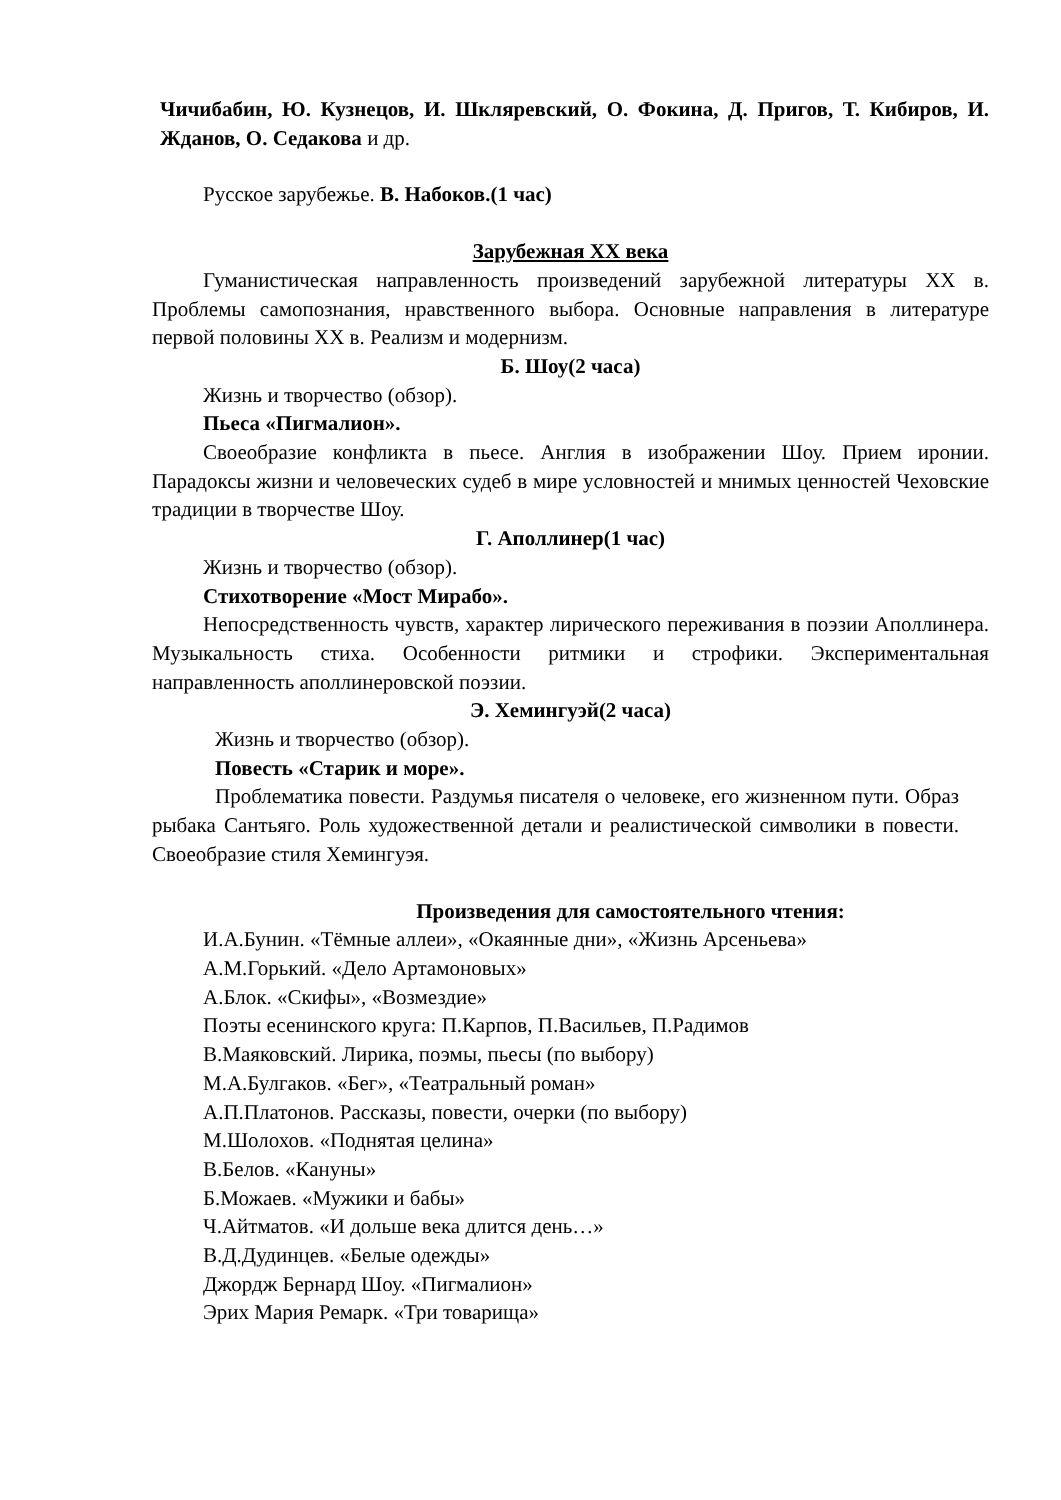Чичибабин, Ю. Кузнецов, И. Шкляревский, О. Фокина, Д. Пригов, Т. Кибиров, И. Жданов, О. Седакова и др.
Русское зарубежье. В. Набоков.(1 час)
Зарубежная XX века
Гуманистическая направленность произведений зарубежной литературы XX в. Проблемы самопознания, нравственного выбора. Основные направления в литературе первой половины XX в. Реализм и модернизм.
Б. Шоу(2 часа)
Жизнь и творчество (обзор).
Пьеса «Пигмалион».
Своеобразие конфликта в пьесе. Англия в изображении Шоу. Прием иронии. Парадоксы жизни и человеческих судеб в мире условностей и мнимых ценностей Чеховские традиции в творчестве Шоу.
Г. Аполлинер(1 час)
Жизнь и творчество (обзор).
Стихотворение «Мост Мирабо».
Непосредственность чувств, характер лирического переживания в поэзии Аполлинера. Музыкальность стиха. Особенности ритмики и строфики. Экспериментальная направленность аполлинеровской поэзии.
Э. Хемингуэй(2 часа)
Жизнь и творчество (обзор).
Повесть «Старик и море».
Проблематика повести. Раздумья писателя о человеке, его жизненном пути. Образ рыбака Сантьяго. Роль художественной детали и реалистической символики в повести. Своеобразие стиля Хемингуэя.
Произведения для самостоятельного чтения:
И.А.Бунин. «Тёмные аллеи», «Окаянные дни», «Жизнь Арсеньева»
А.М.Горький. «Дело Артамоновых»
А.Блок. «Скифы», «Возмездие»
Поэты есенинского круга: П.Карпов, П.Васильев, П.Радимов
В.Маяковский. Лирика, поэмы, пьесы (по выбору)
М.А.Булгаков. «Бег», «Театральный роман»
А.П.Платонов. Рассказы, повести, очерки (по выбору)
М.Шолохов. «Поднятая целина»
В.Белов. «Кануны»
Б.Можаев. «Мужики и бабы»
Ч.Айтматов. «И дольше века длится день…»
В.Д.Дудинцев. «Белые одежды»
Джордж Бернард Шоу. «Пигмалион»
Эрих Мария Ремарк. «Три товарища»